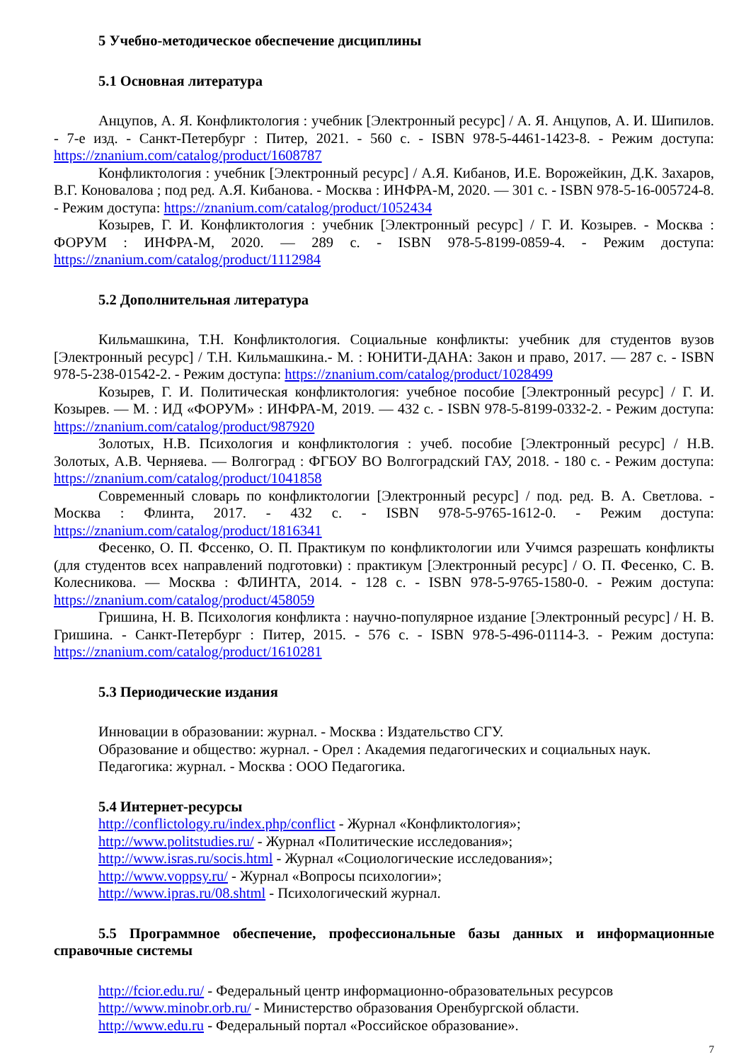5 Учебно-методическое обеспечение дисциплины
5.1 Основная литература
Анцупов, А. Я. Конфликтология : учебник [Электронный ресурс] / А. Я. Анцупов, А. И. Шипилов. - 7-е изд. - Санкт-Петербург : Питер, 2021. - 560 с. - ISBN 978-5-4461-1423-8. - Режим доступа: https://znanium.com/catalog/product/1608787
Конфликтология : учебник [Электронный ресурс] / А.Я. Кибанов, И.Е. Ворожейкин, Д.К. Захаров, В.Г. Коновалова ; под ред. А.Я. Кибанова. - Москва : ИНФРА-М, 2020. — 301 с. - ISBN 978-5-16-005724-8. - Режим доступа: https://znanium.com/catalog/product/1052434
Козырев, Г. И. Конфликтология : учебник [Электронный ресурс] / Г. И. Козырев. - Москва : ФОРУМ : ИНФРА-М, 2020. — 289 с. - ISBN 978-5-8199-0859-4. - Режим доступа: https://znanium.com/catalog/product/1112984
5.2 Дополнительная литература
Кильмашкина, Т.Н. Конфликтология. Социальные конфликты: учебник для студентов вузов [Электронный ресурс] / Т.Н. Кильмашкина.- М. : ЮНИТИ-ДАНА: Закон и право, 2017. — 287 с. - ISBN 978-5-238-01542-2. - Режим доступа: https://znanium.com/catalog/product/1028499
Козырев, Г. И. Политическая конфликтология: учебное пособие [Электронный ресурс] / Г. И. Козырев. — М. : ИД «ФОРУМ» : ИНФРА-М, 2019. — 432 с. - ISBN 978-5-8199-0332-2. - Режим доступа: https://znanium.com/catalog/product/987920
Золотых, Н.В. Психология и конфликтология : учеб. пособие [Электронный ресурс] / Н.В. Золотых, А.В. Черняева. — Волгоград : ФГБОУ ВО Волгоградский ГАУ, 2018. - 180 с. - Режим доступа: https://znanium.com/catalog/product/1041858
Современный словарь по конфликтологии [Электронный ресурс] / под. ред. В. А. Светлова. - Москва : Флинта, 2017. - 432 с. - ISBN 978-5-9765-1612-0. - Режим доступа: https://znanium.com/catalog/product/1816341
Фесенко, О. П. Фссенко, О. П. Практикум по конфликтологии или Учимся разрешать конфликты (для студентов всех направлений подготовки) : практикум [Электронный ресурс] / О. П. Фесенко, С. В. Колесникова. — Москва : ФЛИНТА, 2014. - 128 с. - ISBN 978-5-9765-1580-0. - Режим доступа: https://znanium.com/catalog/product/458059
Гришина, Н. В. Психология конфликта : научно-популярное издание [Электронный ресурс] / Н. В. Гришина. - Санкт-Петербург : Питер, 2015. - 576 с. - ISBN 978-5-496-01114-3. - Режим доступа: https://znanium.com/catalog/product/1610281
5.3 Периодические издания
Инновации в образовании: журнал. - Москва : Издательство СГУ.
Образование и общество: журнал. - Орел : Академия педагогических и социальных наук.
Педагогика: журнал. - Москва : ООО Педагогика.
5.4 Интернет-ресурсы
http://conflictology.ru/index.php/conflict - Журнал «Конфликтология»;
http://www.politstudies.ru/ - Журнал «Политические исследования»;
http://www.isras.ru/socis.html - Журнал «Социологические исследования»;
http://www.voppsy.ru/ - Журнал «Вопросы психологии»;
http://www.ipras.ru/08.shtml - Психологический журнал.
5.5 Программное обеспечение, профессиональные базы данных и информационные справочные системы
http://fcior.edu.ru/ - Федеральный центр информационно-образовательных ресурсов
http://www.minobr.orb.ru/ - Министерство образования Оренбургской области.
http://www.edu.ru - Федеральный портал «Российское образование».
7